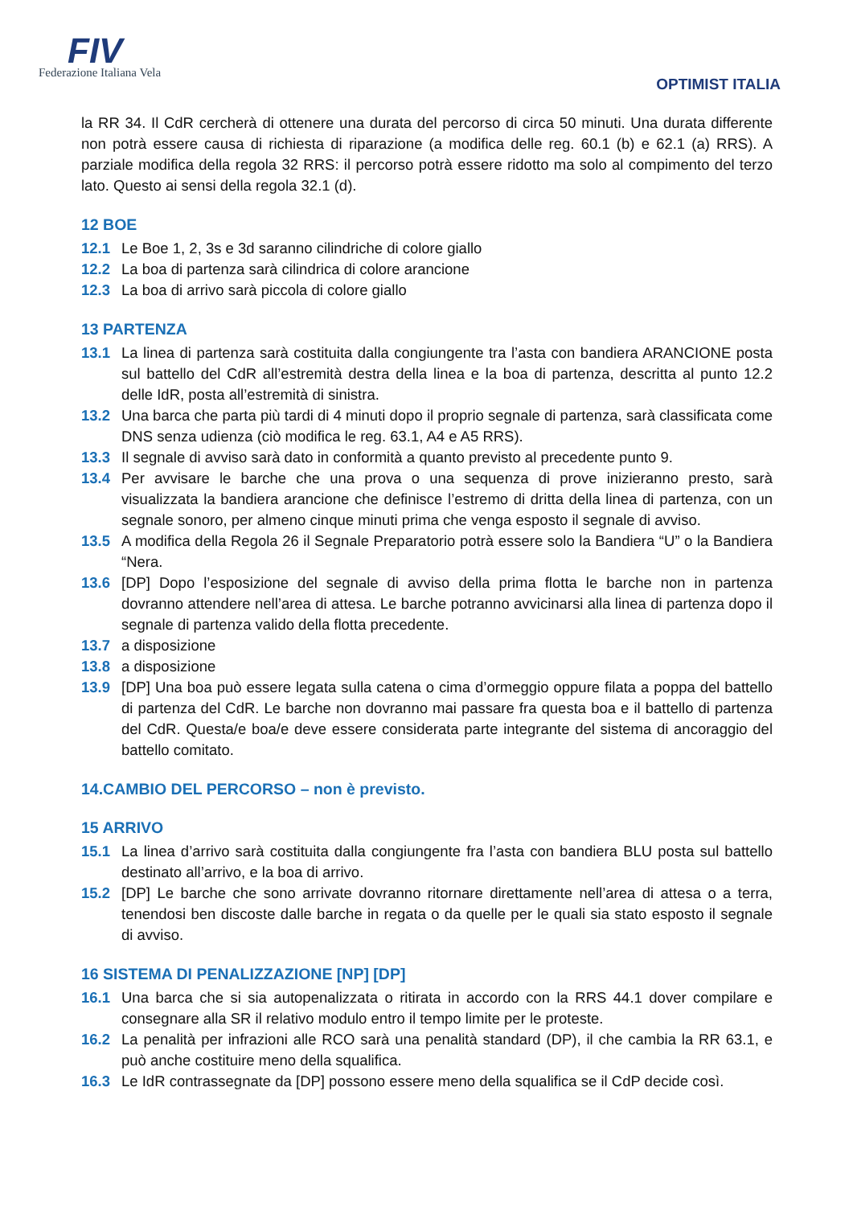FIV
Federazione Italiana Vela
OPTIMIST ITALIA
la RR 34. Il CdR cercherà di ottenere una durata del percorso di circa 50 minuti. Una durata differente non potrà essere causa di richiesta di riparazione (a modifica delle reg. 60.1 (b) e 62.1 (a) RRS). A parziale modifica della regola 32 RRS: il percorso potrà essere ridotto ma solo al compimento del terzo lato. Questo ai sensi della regola 32.1 (d).
12 BOE
12.1 Le Boe 1, 2, 3s e 3d saranno cilindriche di colore giallo
12.2 La boa di partenza sarà cilindrica di colore arancione
12.3 La boa di arrivo sarà piccola di colore giallo
13 PARTENZA
13.1 La linea di partenza sarà costituita dalla congiungente tra l’asta con bandiera ARANCIONE posta sul battello del CdR all’estremità destra della linea e la boa di partenza, descritta al punto 12.2 delle IdR, posta all’estremità di sinistra.
13.2 Una barca che parta più tardi di 4 minuti dopo il proprio segnale di partenza, sarà classificata come DNS senza udienza (ciò modifica le reg. 63.1, A4 e A5 RRS).
13.3 Il segnale di avviso sarà dato in conformità a quanto previsto al precedente punto 9.
13.4 Per avvisare le barche che una prova o una sequenza di prove inizieranno presto, sarà visualizzata la bandiera arancione che definisce l’estremo di dritta della linea di partenza, con un segnale sonoro, per almeno cinque minuti prima che venga esposto il segnale di avviso.
13.5 A modifica della Regola 26 il Segnale Preparatorio potrà essere solo la Bandiera “U” o la Bandiera “Nera.
13.6 [DP] Dopo l’esposizione del segnale di avviso della prima flotta le barche non in partenza dovranno attendere nell’area di attesa. Le barche potranno avvicinarsi alla linea di partenza dopo il segnale di partenza valido della flotta precedente.
13.7 a disposizione
13.8 a disposizione
13.9 [DP] Una boa può essere legata sulla catena o cima d’ormeggio oppure filata a poppa del battello di partenza del CdR. Le barche non dovranno mai passare fra questa boa e il battello di partenza del CdR. Questa/e boa/e deve essere considerata parte integrante del sistema di ancoraggio del battello comitato.
14.CAMBIO DEL PERCORSO – non è previsto.
15 ARRIVO
15.1 La linea d’arrivo sarà costituita dalla congiungente fra l’asta con bandiera BLU posta sul battello destinato all’arrivo, e la boa di arrivo.
15.2 [DP] Le barche che sono arrivate dovranno ritornare direttamente nell’area di attesa o a terra, tenendosi ben discoste dalle barche in regata o da quelle per le quali sia stato esposto il segnale di avviso.
16 SISTEMA DI PENALIZZAZIONE [NP] [DP]
16.1 Una barca che si sia autopenalizzata o ritirata in accordo con la RRS 44.1 dover compilare e consegnare alla SR il relativo modulo entro il tempo limite per le proteste.
16.2 La penalità per infrazioni alle RCO sarà una penalità standard (DP), il che cambia la RR 63.1, e può anche costituire meno della squalifica.
16.3 Le IdR contrassegnate da [DP] possono essere meno della squalifica se il CdP decide così.